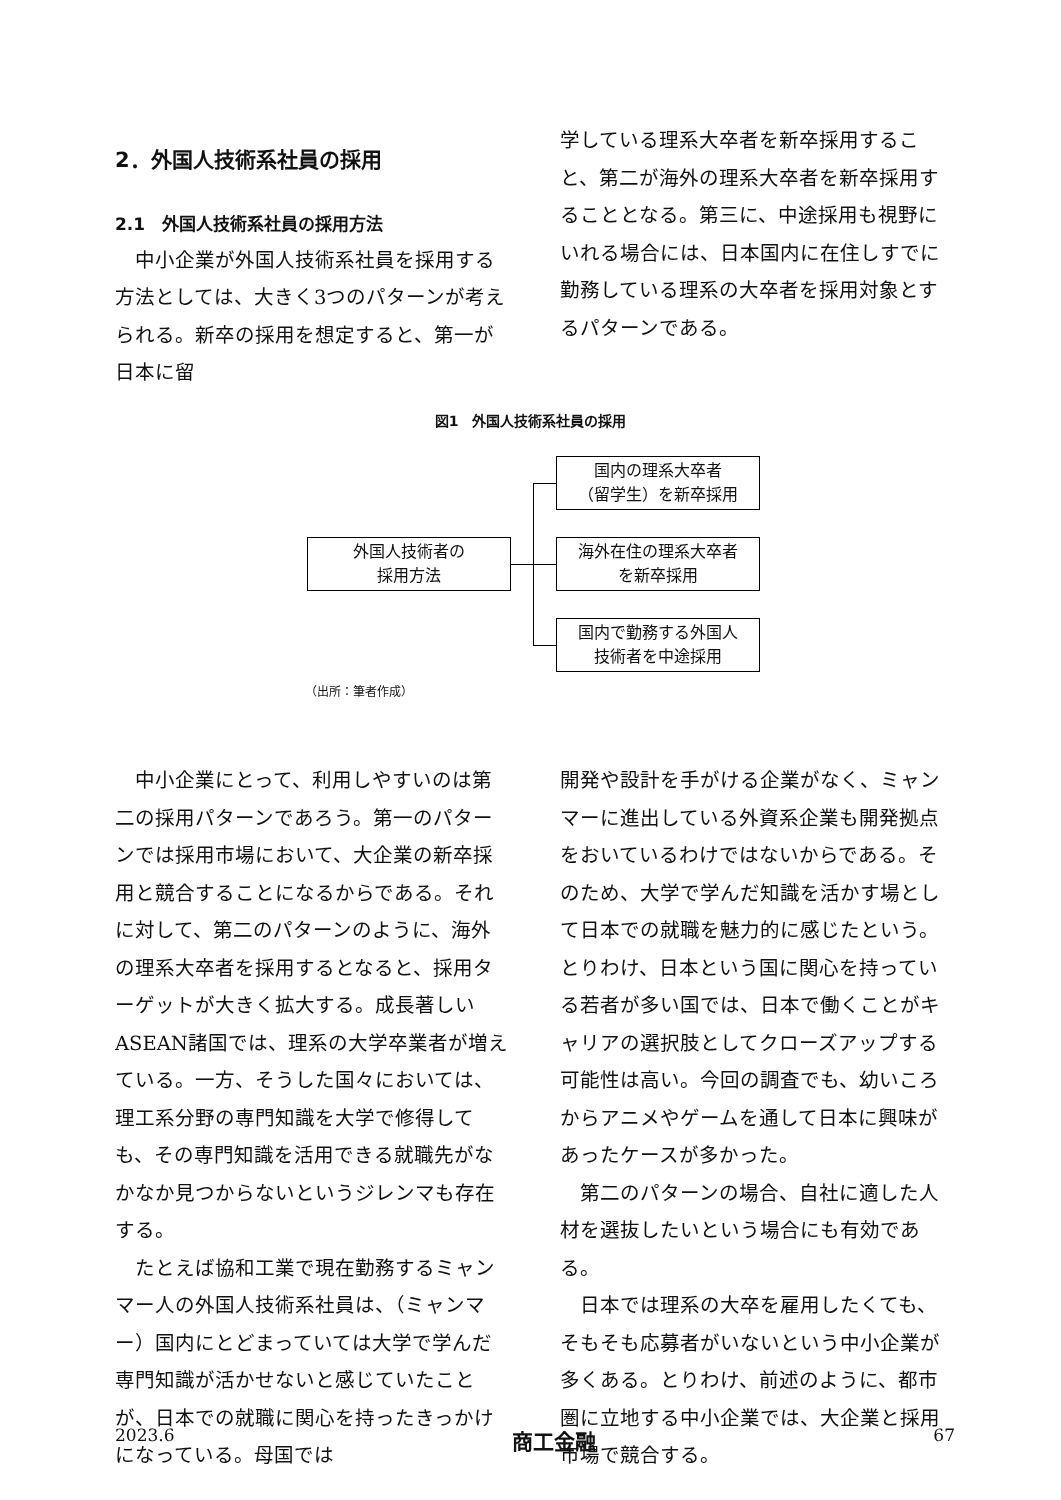2．外国人技術系社員の採用
2.1　外国人技術系社員の採用方法
中小企業が外国人技術系社員を採用する方法としては、大きく3つのパターンが考えられる。新卒の採用を想定すると、第一が日本に留
学している理系大卒者を新卒採用すること、第二が海外の理系大卒者を新卒採用することとなる。第三に、中途採用も視野にいれる場合には、日本国内に在住しすでに勤務している理系の大卒者を採用対象とするパターンである。
図1　外国人技術系社員の採用
外国人技術者の
採用方法
国内の理系大卒者
（留学生）を新卒採用
海外在住の理系大卒者
を新卒採用
国内で勤務する外国人
技術者を中途採用
（出所：筆者作成）
中小企業にとって、利用しやすいのは第二の採用パターンであろう。第一のパターンでは採用市場において、大企業の新卒採用と競合することになるからである。それに対して、第二のパターンのように、海外の理系大卒者を採用するとなると、採用ターゲットが大きく拡大する。成長著しいASEAN諸国では、理系の大学卒業者が増えている。一方、そうした国々においては、理工系分野の専門知識を大学で修得しても、その専門知識を活用できる就職先がなかなか見つからないというジレンマも存在する。
たとえば協和工業で現在勤務するミャンマー人の外国人技術系社員は、（ミャンマー）国内にとどまっていては大学で学んだ専門知識が活かせないと感じていたことが、日本での就職に関心を持ったきっかけになっている。母国では
開発や設計を手がける企業がなく、ミャンマーに進出している外資系企業も開発拠点をおいているわけではないからである。そのため、大学で学んだ知識を活かす場として日本での就職を魅力的に感じたという。とりわけ、日本という国に関心を持っている若者が多い国では、日本で働くことがキャリアの選択肢としてクローズアップする可能性は高い。今回の調査でも、幼いころからアニメやゲームを通して日本に興味があったケースが多かった。
第二のパターンの場合、自社に適した人材を選抜したいという場合にも有効である。
日本では理系の大卒を雇用したくても、そもそも応募者がいないという中小企業が多くある。とりわけ、前述のように、都市圏に立地する中小企業では、大企業と採用市場で競合する。
2023.6 商工金融 67